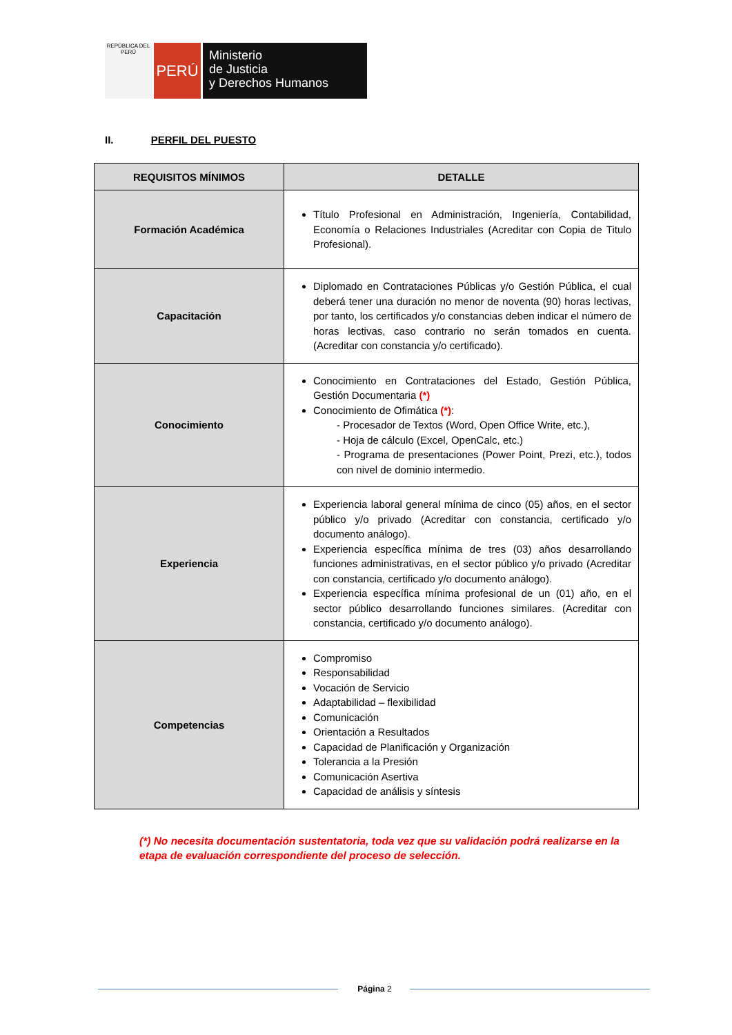REPÚBLICA DEL PERÚ
PERÚ
Ministerio
de Justicia
y Derechos Humanos
II. PERFIL DEL PUESTO
| REQUISITOS MÍNIMOS | DETALLE |
| --- | --- |
| Formación Académica | Título Profesional en Administración, Ingeniería, Contabilidad, Economía o Relaciones Industriales (Acreditar con Copia de Titulo Profesional). |
| Capacitación | Diplomado en Contrataciones Públicas y/o Gestión Pública, el cual deberá tener una duración no menor de noventa (90) horas lectivas, por tanto, los certificados y/o constancias deben indicar el número de horas lectivas, caso contrario no serán tomados en cuenta. (Acreditar con constancia y/o certificado). |
| Conocimiento | Conocimiento en Contrataciones del Estado, Gestión Pública, Gestión Documentaria (*) Conocimiento de Ofimática (*) : - Procesador de Textos (Word, Open Office Write, etc.), - Hoja de cálculo (Excel, OpenCalc, etc.) - Programa de presentaciones (Power Point, Prezi, etc.), todos con nivel de dominio intermedio. |
| Experiencia | Experiencia laboral general mínima de cinco (05) años, en el sector público y/o privado (Acreditar con constancia, certificado y/o documento análogo). Experiencia específica mínima de tres (03) años desarrollando funciones administrativas, en el sector público y/o privado (Acreditar con constancia, certificado y/o documento análogo). Experiencia específica mínima profesional de un (01) año, en el sector público desarrollando funciones similares. (Acreditar con constancia, certificado y/o documento análogo). |
| Competencias | Compromiso Responsabilidad Vocación de Servicio Adaptabilidad – flexibilidad Comunicación Orientación a Resultados Capacidad de Planificación y Organización Tolerancia a la Presión Comunicación Asertiva Capacidad de análisis y síntesis |
(*) No necesita documentación sustentatoria, toda vez que su validación podrá realizarse en la etapa de evaluación correspondiente del proceso de selección.
Página 2